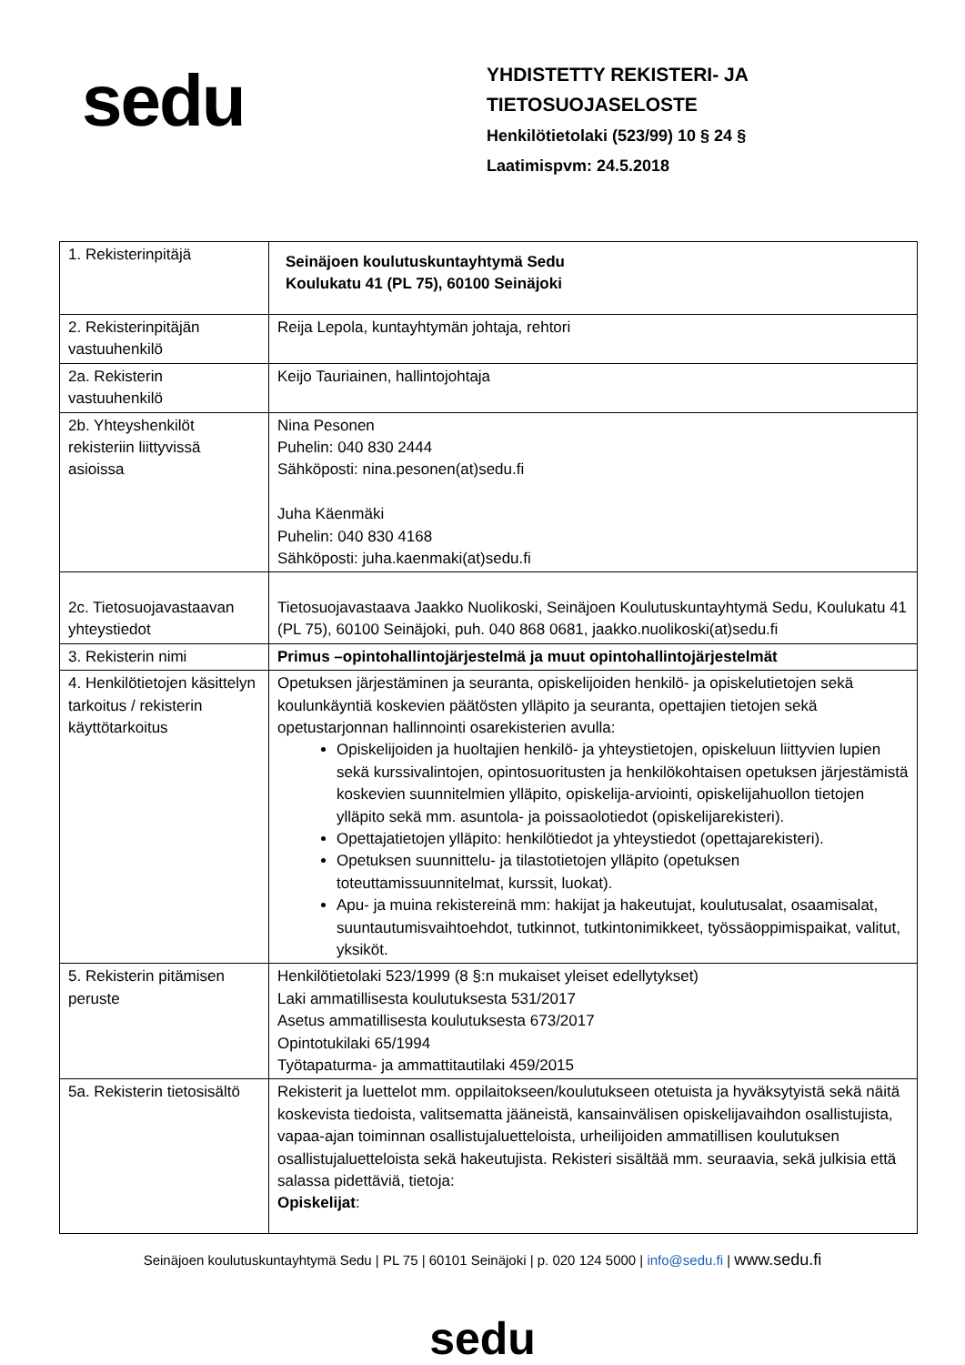sedu
YHDISTETTY REKISTERI- JA
TIETOSUOJASELOSTE
Henkilötietolaki (523/99) 10 § 24 §
Laatimispvm: 24.5.2018
| 1. Rekisterinpitäjä | Seinäjoen koulutuskuntayhtymä Sedu Koulukatu 41 (PL 75), 60100 Seinäjoki |
| 2. Rekisterinpitäjän vastuuhenkilö | Reija Lepola, kuntayhtymän johtaja, rehtori |
| 2a. Rekisterin vastuuhenkilö | Keijo Tauriainen, hallintojohtaja |
| 2b. Yhteyshenkilöt rekisteriin liittyvissä asioissa | Nina Pesonen Puhelin: 040 830 2444 Sähköposti: nina.pesonen(at)sedu.fi Juha Käenmäki Puhelin: 040 830 4168 Sähköposti: juha.kaenmaki(at)sedu.fi |
| 2c. Tietosuojavastaavan yhteystiedot | Tietosuojavastaava Jaakko Nuolikoski, Seinäjoen Koulutuskuntayhtymä Sedu, Koulukatu 41 (PL 75), 60100 Seinäjoki, puh. 040 868 0681, jaakko.nuolikoski(at)sedu.fi |
| 3. Rekisterin nimi | Primus –opintohallintojärjestelmä ja muut opintohallintojärjestelmät |
| 4. Henkilötietojen käsittelyn tarkoitus / rekisterin käyttötarkoitus | Opetuksen järjestäminen ja seuranta, opiskelijoiden henkilö- ja opiskelutietojen sekä koulunkäyntiä koskevien päätösten ylläpito ja seuranta, opettajien tietojen sekä opetustarjonnan hallinnointi osarekisterien avulla: Opiskelijoiden ja huoltajien henkilö- ja yhteystietojen, opiskeluun liittyvien lupien sekä kurssivalintojen, opintosuoritusten ja henkilökohtaisen opetuksen järjestämistä koskevien suunnitelmien ylläpito, opiskelija-arviointi, opiskelijahuollon tietojen ylläpito sekä mm. asuntola- ja poissaolotiedot (opiskelijarekisteri). Opettajatietojen ylläpito: henkilötiedot ja yhteystiedot (opettajarekisteri). Opetuksen suunnittelu- ja tilastotietojen ylläpito (opetuksen toteuttamissuunnitelmat, kurssit, luokat). Apu- ja muina rekistereinä mm: hakijat ja hakeutujat, koulutusalat, osaamisalat, suuntautumisvaihtoehdot, tutkinnot, tutkintonimikkeet, työssäoppimispaikat, valitut, yksiköt. |
| 5. Rekisterin pitämisen peruste | Henkilötietolaki 523/1999 (8 §:n mukaiset yleiset edellytykset) Laki ammatillisesta koulutuksesta 531/2017 Asetus ammatillisesta koulutuksesta 673/2017 Opintotukilaki 65/1994 Työtapaturma- ja ammattitautilaki 459/2015 |
| 5a. Rekisterin tietosisältö | Rekisterit ja luettelot mm. oppilaitokseen/koulutukseen otetuista ja hyväksytyistä sekä näitä koskevista tiedoista, valitsematta jääneistä, kansainvälisen opiskelijavaihdon osallistujista, vapaa-ajan toiminnan osallistujaluetteloista, urheilijoiden ammatillisen koulutuksen osallistujaluetteloista sekä hakeutujista. Rekisteri sisältää mm. seuraavia, sekä julkisia että salassa pidettäviä, tietoja: Opiskelijat : |
Seinäjoen koulutuskuntayhtymä Sedu | PL 75 | 60101 Seinäjoki | p. 020 124 5000 | info@sedu.fi | www.sedu.fi
sedu